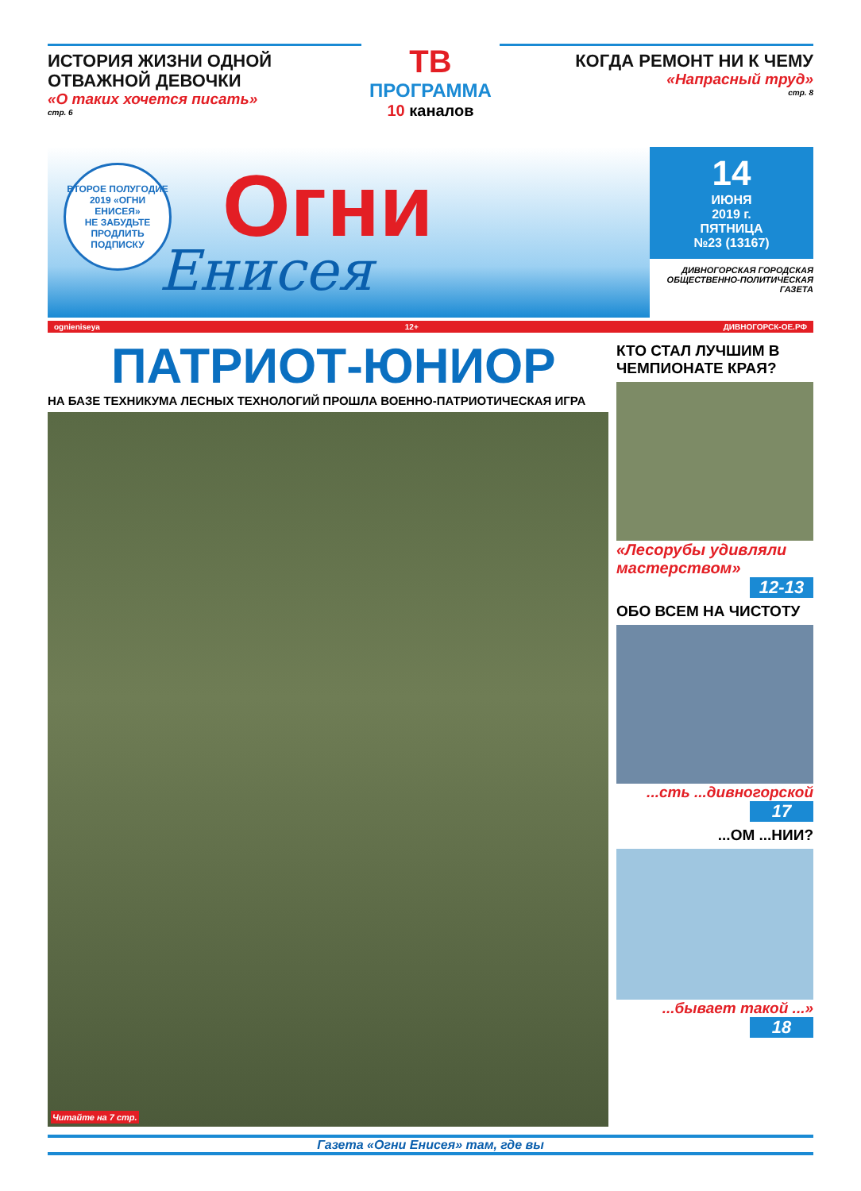ИСТОРИЯ ЖИЗНИ ОДНОЙ ОТВАЖНОЙ ДЕВОЧКИ
«О таких хочется писать»
стр. 6
ТВ
ПРОГРАММА
10 каналов
КОГДА РЕМОНТ НИ К ЧЕМУ
«Напрасный труд»
стр. 8
ВТОРОЕ ПОЛУГОДИЕ 2019 «ОГНИ ЕНИСЕЯ»
НЕ ЗАБУДЬТЕ ПРОДЛИТЬ ПОДПИСКУ
Огни
Енисея
14
ИЮНЯ
2019 г.
ПЯТНИЦА
№23 (13167)
ДИВНОГОРСКАЯ ГОРОДСКАЯ ОБЩЕСТВЕННО-ПОЛИТИЧЕСКАЯ ГАЗЕТА
ognieniseya 12+ ДИВНОГОРСК-ОЕ.РФ
ПАТРИОТ-ЮНИОР
НА БАЗЕ ТЕХНИКУМА ЛЕСНЫХ ТЕХНОЛОГИЙ ПРОШЛА ВОЕННО-ПАТРИОТИЧЕСКАЯ ИГРА
Читайте на 7 стр.
КТО СТАЛ ЛУЧШИМ В ЧЕМПИОНАТЕ КРАЯ?
«Лесорубы удивляли мастерством»
12-13
ОБО ВСЕМ НА ЧИСТОТУ
...сть ...дивногорской
17
...ОМ ...НИИ?
...бывает такой ...»
18
Газета «Огни Енисея» там, где вы